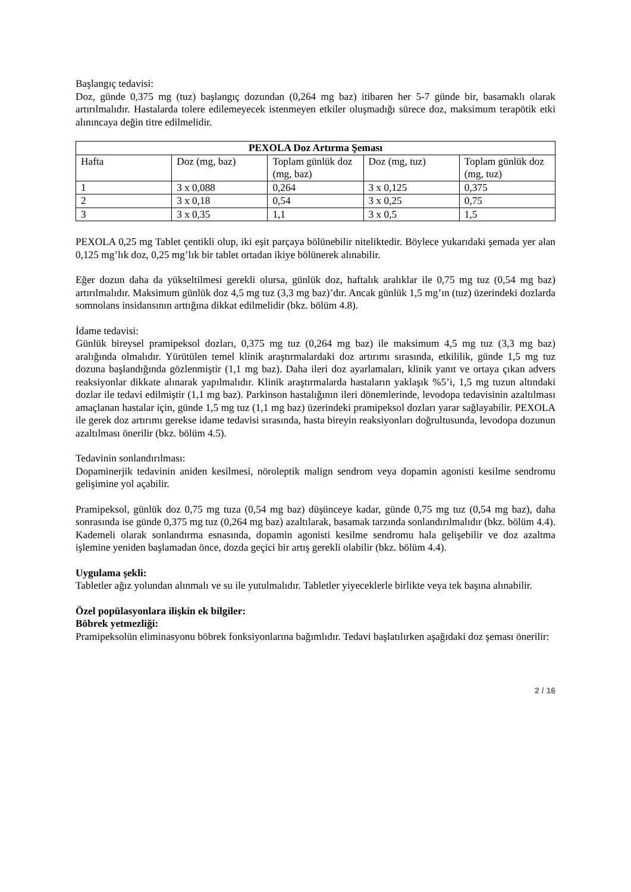Başlangıç tedavisi:
Doz, günde 0,375 mg (tuz) başlangıç dozundan (0,264 mg baz) itibaren her 5-7 günde bir, basamaklı olarak artırılmalıdır. Hastalarda tolere edilemeyecek istenmeyen etkiler oluşmadığı sürece doz, maksimum terapötik etki alınıncaya değin titre edilmelidir.
| PEXOLA Doz Artırma Şeması | | | | |
| --- | --- | --- | --- | --- |
| Hafta | Doz (mg, baz) | Toplam günlük doz (mg, baz) | Doz (mg, tuz) | Toplam günlük doz (mg, tuz) |
| 1 | 3 x 0,088 | 0,264 | 3 x 0,125 | 0,375 |
| 2 | 3 x 0,18 | 0,54 | 3 x 0,25 | 0,75 |
| 3 | 3 x 0,35 | 1,1 | 3 x 0,5 | 1,5 |
PEXOLA 0,25 mg Tablet çentikli olup, iki eşit parçaya bölünebilir niteliktedir. Böylece yukarıdaki şemada yer alan 0,125 mg’lık doz, 0,25 mg’lık bir tablet ortadan ikiye bölünerek alınabilir.
Eğer dozun daha da yükseltilmesi gerekli olursa, günlük doz, haftalık aralıklar ile 0,75 mg tuz (0,54 mg baz) artırılmalıdır. Maksimum günlük doz 4,5 mg tuz (3,3 mg baz)’dır. Ancak günlük 1,5 mg’ın (tuz) üzerindeki dozlarda somnolans insidansının arttığına dikkat edilmelidir (bkz. bölüm 4.8).
İdame tedavisi:
Günlük bireysel pramipeksol dozları, 0,375 mg tuz (0,264 mg baz) ile maksimum 4,5 mg tuz (3,3 mg baz) aralığında olmalıdır. Yürütülen temel klinik araştırmalardaki doz artırımı sırasında, etkililik, günde 1,5 mg tuz dozuna başlandığında gözlenmiştir (1,1 mg baz). Daha ileri doz ayarlamaları, klinik yanıt ve ortaya çıkan advers reaksiyonlar dikkate alınarak yapılmalıdır. Klinik araştırmalarda hastaların yaklaşık %5’i, 1,5 mg tuzun altındaki dozlar ile tedavi edilmiştir (1,1 mg baz). Parkinson hastalığının ileri dönemlerinde, levodopa tedavisinin azaltılması amaçlanan hastalar için, günde 1,5 mg tuz (1,1 mg baz) üzerindeki pramipeksol dozları yarar sağlayabilir. PEXOLA ile gerek doz artırımı gerekse idame tedavisi sırasında, hasta bireyin reaksiyonları doğrultusunda, levodopa dozunun azaltılması önerilir (bkz. bölüm 4.5).
Tedavinin sonlandırılması:
Dopaminerjik tedavinin aniden kesilmesi, nöroleptik malign sendrom veya dopamin agonisti kesilme sendromu gelişimine yol açabilir.
Pramipeksol, günlük doz 0,75 mg tuza (0,54 mg baz) düşünceye kadar, günde 0,75 mg tuz (0,54 mg baz), daha sonrasında ise günde 0,375 mg tuz (0,264 mg baz) azaltılarak, basamak tarzında sonlandırılmalıdır (bkz. bölüm 4.4). Kademeli olarak sonlandırma esnasında, dopamin agonisti kesilme sendromu hala gelişebilir ve doz azaltma işlemine yeniden başlamadan önce, dozda geçici bir artış gerekli olabilir (bkz. bölüm 4.4).
Uygulama şekli:
Tabletler ağız yolundan alınmalı ve su ile yutulmalıdır. Tabletler yiyeceklerle birlikte veya tek başına alınabilir.
Özel popülasyonlara ilişkin ek bilgiler:
Böbrek yetmezliği:
Pramipeksolün eliminasyonu böbrek fonksiyonlarına bağımlıdır. Tedavi başlatılırken aşağıdaki doz şeması önerilir:
2 / 16